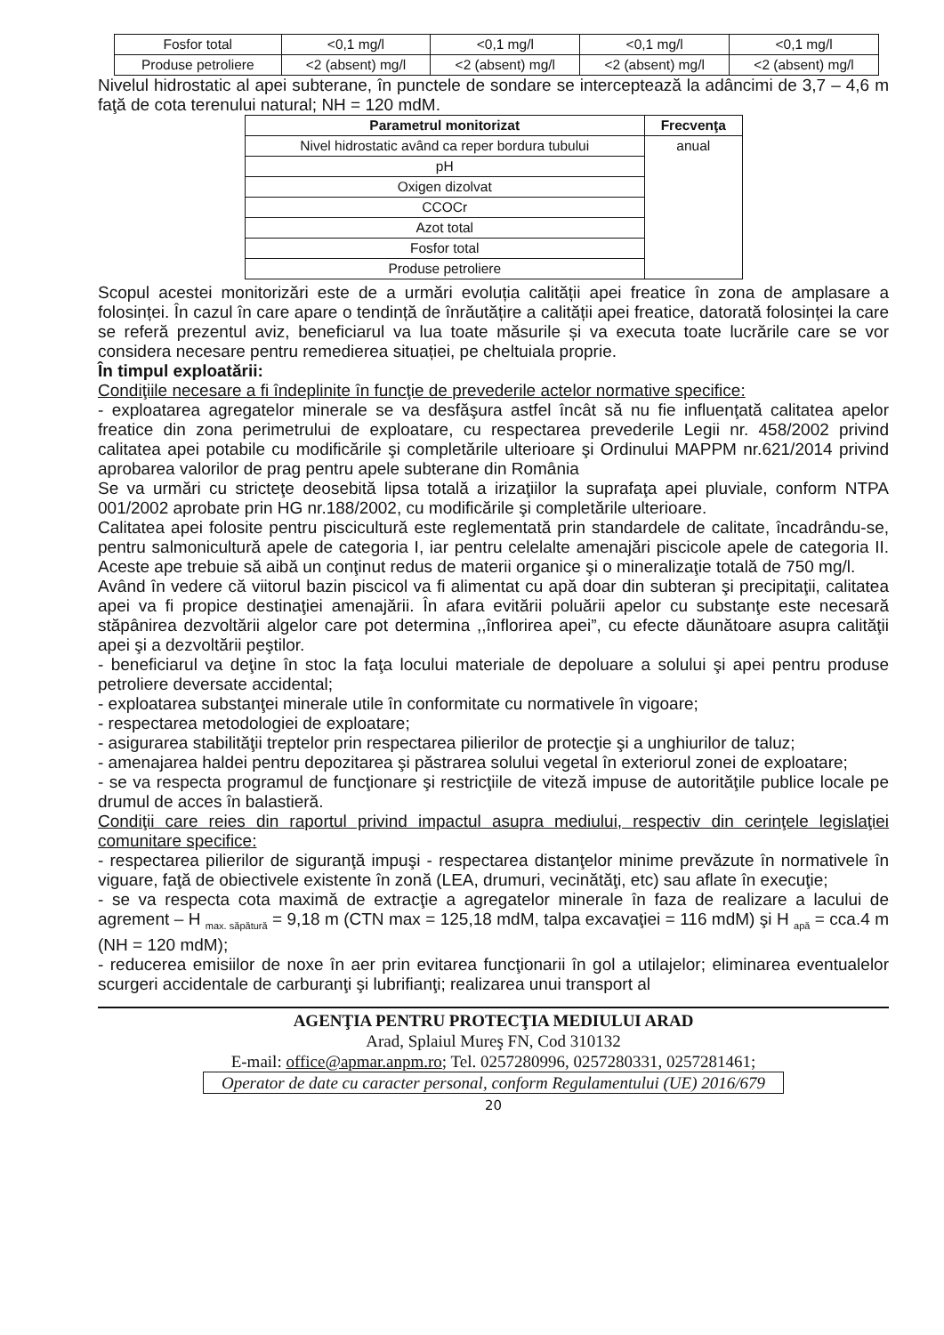| Fosfor total | <0,1 mg/l | <0,1 mg/l | <0,1 mg/l | <0,1 mg/l |
| Produse petroliere | <2 (absent) mg/l | <2 (absent) mg/l | <2 (absent) mg/l | <2 (absent) mg/l |
Nivelul hidrostatic al apei subterane, în punctele de sondare se interceptează la adâncimi de 3,7 – 4,6 m faţă de cota terenului natural; NH = 120 mdM.
| Parametrul monitorizat | Frecvenţa |
| --- | --- |
| Nivel hidrostatic având ca reper bordura tubului | anual |
| pH | |
| Oxigen dizolvat | |
| CCOCr | |
| Azot total | |
| Fosfor total | |
| Produse petroliere | |
Scopul acestei monitorizări este de a urmări evoluția calității apei freatice în zona de amplasare a folosinței. În cazul în care apare o tendință de înrăutățire a calității apei freatice, datorată folosinței la care se referă prezentul aviz, beneficiarul va lua toate măsurile și va executa toate lucrările care se vor considera necesare pentru remedierea situației, pe cheltuiala proprie.
În timpul exploatării:
Condiţiile necesare a fi îndeplinite în funcţie de prevederile actelor normative specifice:
- exploatarea agregatelor minerale se va desfăşura astfel încât să nu fie influenţată calitatea apelor freatice din zona perimetrului de exploatare, cu respectarea prevederile Legii nr. 458/2002 privind calitatea apei potabile cu modificările şi completările ulterioare şi Ordinului MAPPM nr.621/2014 privind aprobarea valorilor de prag pentru apele subterane din România
Se va urmări cu stricteţe deosebită lipsa totală a irizaţiilor la suprafaţa apei pluviale, conform NTPA 001/2002 aprobate prin HG nr.188/2002, cu modificările şi completările ulterioare.
Calitatea apei folosite pentru piscicultură este reglementată prin standardele de calitate, încadrându-se, pentru salmonicultură apele de categoria I, iar pentru celelalte amenajări piscicole apele de categoria II. Aceste ape trebuie să aibă un conţinut redus de materii organice şi o mineralizaţie totală de 750 mg/l.
Având în vedere că viitorul bazin piscicol va fi alimentat cu apă doar din subteran şi precipitaţii, calitatea apei va fi propice destinaţiei amenajării. În afara evitării poluării apelor cu substanţe este necesară stăpânirea dezvoltării algelor care pot determina ,,înflorirea apei”, cu efecte dăunătoare asupra calităţii apei şi a dezvoltării peştilor.
- beneficiarul va deţine în stoc la faţa locului materiale de depoluare a solului şi apei pentru produse petroliere deversate accidental;
- exploatarea substanţei minerale utile în conformitate cu normativele în vigoare;
- respectarea metodologiei de exploatare;
- asigurarea stabilităţii treptelor prin respectarea pilierilor de protecţie şi a unghiurilor de taluz;
- amenajarea haldei pentru depozitarea şi păstrarea solului vegetal în exteriorul zonei de exploatare;
- se va respecta programul de funcţionare şi restricţiile de viteză impuse de autorităţile publice locale pe drumul de acces în balastieră.
Condiţii care reies din raportul privind impactul asupra mediului, respectiv din cerinţele legislaţiei comunitare specifice:
- respectarea pilierilor de siguranţă impuşi - respectarea distanţelor minime prevăzute în normativele în viguare, faţă de obiectivele existente în zonă (LEA, drumuri, vecinătăţi, etc) sau aflate în execuţie;
- se va respecta cota maximă de extracţie a agregatelor minerale în faza de realizare a lacului de agrement – H <sub>max. săpătură</sub> = 9,18 m (CTN max = 125,18 mdM, talpa excavaţiei = 116 mdM) şi H <sub>apă</sub> = cca.4 m (NH = 120 mdM);
- reducerea emisiilor de noxe în aer prin evitarea funcţionarii în gol a utilajelor; eliminarea eventualelor scurgeri accidentale de carburanţi şi lubrifianţi; realizarea unui transport al
AGENŢIA PENTRU PROTECŢIA MEDIULUI ARAD
Arad, Splaiul Mureş FN, Cod 310132
E-mail: office@apmar.anpm.ro; Tel. 0257280996, 0257280331, 0257281461;
Operator de date cu caracter personal, conform Regulamentului (UE) 2016/679
20